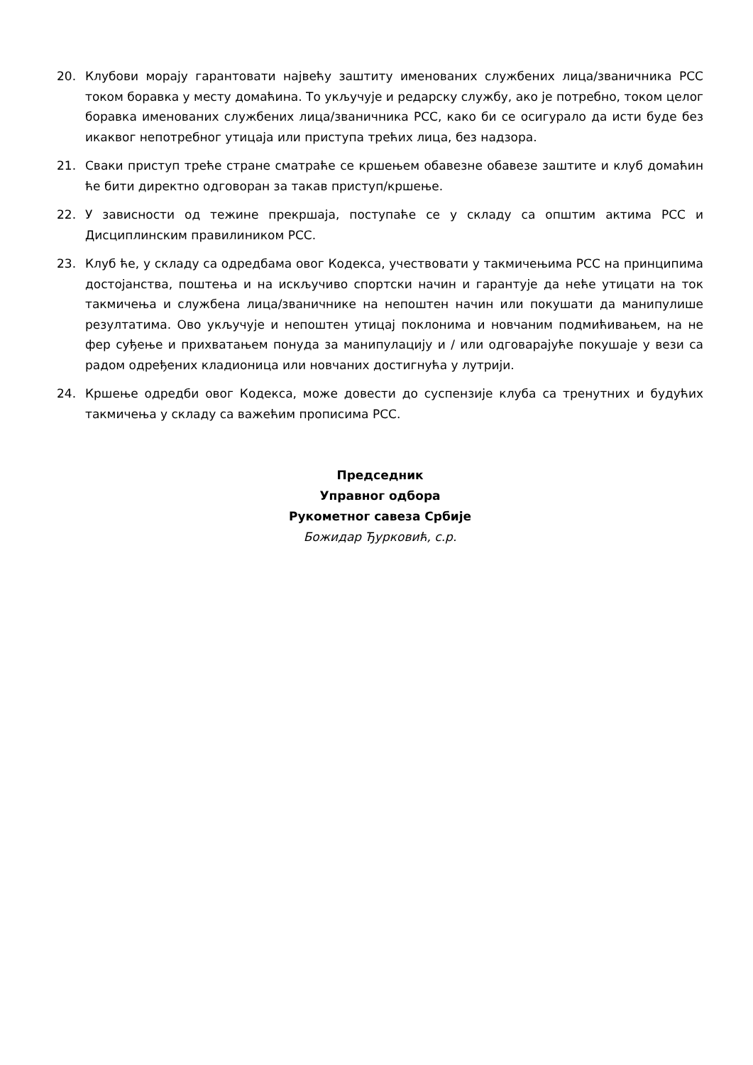20. Клубови морају гарантовати највећу заштиту именованих службених лица/званичника РСС током боравка у месту домаћина. То укључује и редарску службу, ако је потребно, током целог боравка именованих службених лица/званичника РСС, како би се осигурало да исти буде без икаквог непотребног утицаја или приступа трећих лица, без надзора.
21. Сваки приступ треће стране сматраће се кршењем обавезне обавезе заштите и клуб домаћин ће бити директно одговоран за такав приступ/кршење.
22. У зависности од тежине прекршаја, поступаће се у складу са општим актима РСС и Дисциплинским правилиником РСС.
23. Клуб ће, у складу са одредбама овог Кодекса, учествовати у такмичењима РСС на принципима достојанства, поштења и на искључиво спортски начин и гарантује да неће утицати на ток такмичења и службена лица/званичнике на непоштен начин или покушати да манипулише резултатима. Ово укључује и непоштен утицај поклонима и новчаним подмићивањем, на не фер суђење и прихватањем понуда за манипулацију и / или одговарајуће покушаје у вези са радом одређених кладионица или новчаних достигнућа у лутрији.
24. Кршење одредби овог Кодекса, може довести до суспензије клуба са тренутних и будућих такмичења у складу са важећим прописима РСС.
Председник
Управног одбора
Рукометног савеза Србије
Божидар Ђурковић, с.р.